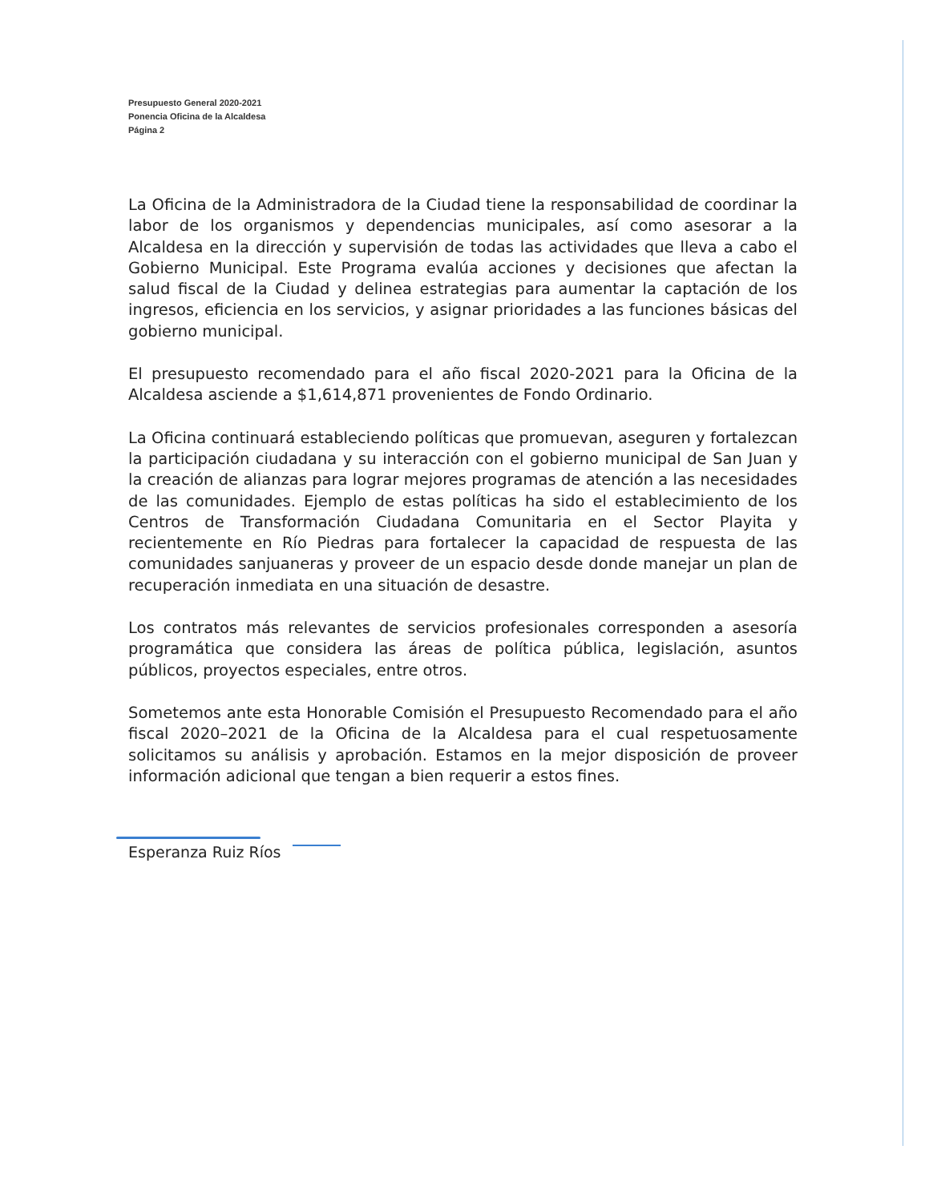Presupuesto General 2020-2021
Ponencia Oficina de la Alcaldesa
Página 2
La Oficina de la Administradora de la Ciudad tiene la responsabilidad de coordinar la labor de los organismos y dependencias municipales, así como asesorar a la Alcaldesa en la dirección y supervisión de todas las actividades que lleva a cabo el Gobierno Municipal. Este Programa evalúa acciones y decisiones que afectan la salud fiscal de la Ciudad y delinea estrategias para aumentar la captación de los ingresos, eficiencia en los servicios, y asignar prioridades a las funciones básicas del gobierno municipal.
El presupuesto recomendado para el año fiscal 2020-2021 para la Oficina de la Alcaldesa asciende a $1,614,871 provenientes de Fondo Ordinario.
La Oficina continuará estableciendo políticas que promuevan, aseguren y fortalezcan la participación ciudadana y su interacción con el gobierno municipal de San Juan y la creación de alianzas para lograr mejores programas de atención a las necesidades de las comunidades. Ejemplo de estas políticas ha sido el establecimiento de los Centros de Transformación Ciudadana Comunitaria en el Sector Playita y recientemente en Río Piedras para fortalecer la capacidad de respuesta de las comunidades sanjuaneras y proveer de un espacio desde donde manejar un plan de recuperación inmediata en una situación de desastre.
Los contratos más relevantes de servicios profesionales corresponden a asesoría programática que considera las áreas de política pública, legislación, asuntos públicos, proyectos especiales, entre otros.
Sometemos ante esta Honorable Comisión el Presupuesto Recomendado para el año fiscal 2020–2021 de la Oficina de la Alcaldesa para el cual respetuosamente solicitamos su análisis y aprobación. Estamos en la mejor disposición de proveer información adicional que tengan a bien requerir a estos fines.
Esperanza Ruiz Ríos